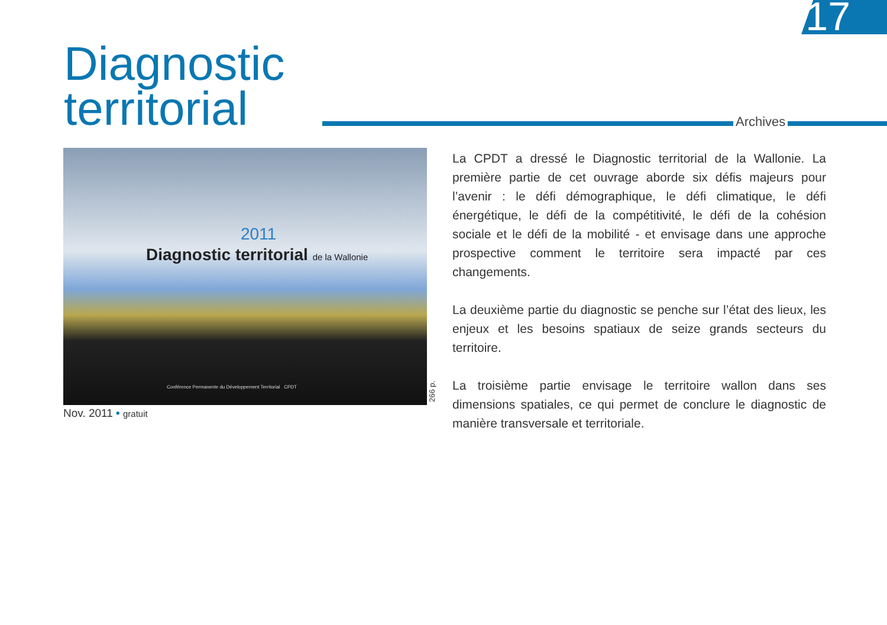17
Diagnostic
territorial
Archives
2011
Diagnostic territorial de la Wallonie
Conférence Permanente du Développement Territorial CPDT
266 p.
Nov. 2011 • gratuit
La CPDT a dressé le Diagnostic territorial de la Wallonie. La première partie de cet ouvrage aborde six défis majeurs pour l’avenir : le défi démographique, le défi climatique, le défi énergétique, le défi de la compétitivité, le défi de la cohésion sociale et le défi de la mobilité - et envisage dans une approche prospective comment le territoire sera impacté par ces changements.
La deuxième partie du diagnostic se penche sur l’état des lieux, les enjeux et les besoins spatiaux de seize grands secteurs du territoire.
La troisième partie envisage le territoire wallon dans ses dimensions spatiales, ce qui permet de conclure le diagnostic de manière transversale et territoriale.